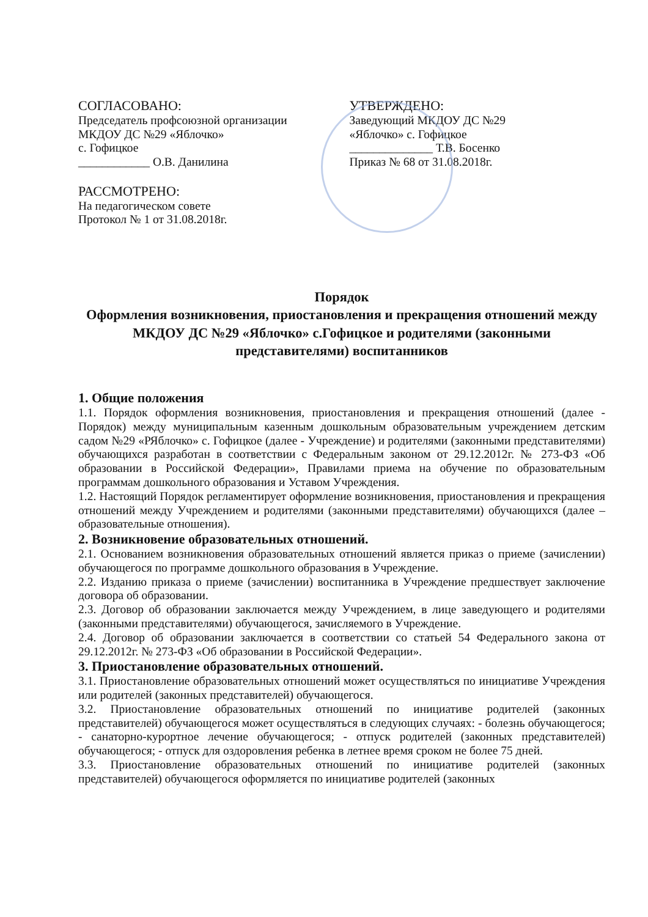СОГЛАСОВАНО:
Председатель профсоюзной организации
МКДОУ ДС №29 «Яблочко»
с. Гофицкое
____________ О.В. Данилина
РАССМОТРЕНО:
На педагогическом совете
Протокол № 1 от 31.08.2018г.
УТВЕРЖДЕНО:
Заведующий МКДОУ ДС №29
«Яблочко» с. Гофицкое
______________ Т.В. Босенко
Приказ № 68 от 31.08.2018г.
Порядок
Оформления возникновения, приостановления и прекращения отношений между МКДОУ ДС №29 «Яблочко» с.Гофицкое и родителями (законными представителями) воспитанников
1. Общие положения
1.1. Порядок оформления возникновения, приостановления и прекращения отношений (далее - Порядок) между муниципальным казенным дошкольным образовательным учреждением детским садом №29 «РЯблочко» с. Гофицкое (далее - Учреждение) и родителями (законными представителями) обучающихся разработан в соответствии с Федеральным законом от 29.12.2012г. № 273-ФЗ «Об образовании в Российской Федерации», Правилами приема на обучение по образовательным программам дошкольного образования и Уставом Учреждения.
1.2. Настоящий Порядок регламентирует оформление возникновения, приостановления и прекращения отношений между Учреждением и родителями (законными представителями) обучающихся (далее – образовательные отношения).
2. Возникновение образовательных отношений.
2.1. Основанием возникновения образовательных отношений является приказ о приеме (зачислении) обучающегося по программе дошкольного образования в Учреждение.
2.2. Изданию приказа о приеме (зачислении) воспитанника в Учреждение предшествует заключение договора об образовании.
2.3. Договор об образовании заключается между Учреждением, в лице заведующего и родителями (законными представителями) обучающегося, зачисляемого в Учреждение.
2.4. Договор об образовании заключается в соответствии со статьей 54 Федерального закона от 29.12.2012г. № 273-ФЗ «Об образовании в Российской Федерации».
3. Приостановление образовательных отношений.
3.1. Приостановление образовательных отношений может осуществляться по инициативе Учреждения или родителей (законных представителей) обучающегося.
3.2. Приостановление образовательных отношений по инициативе родителей (законных представителей) обучающегося может осуществляться в следующих случаях: - болезнь обучающегося; - санаторно-курортное лечение обучающегося; - отпуск родителей (законных представителей) обучающегося; - отпуск для оздоровления ребенка в летнее время сроком не более 75 дней.
3.3. Приостановление образовательных отношений по инициативе родителей (законных представителей) обучающегося оформляется по инициативе родителей (законных